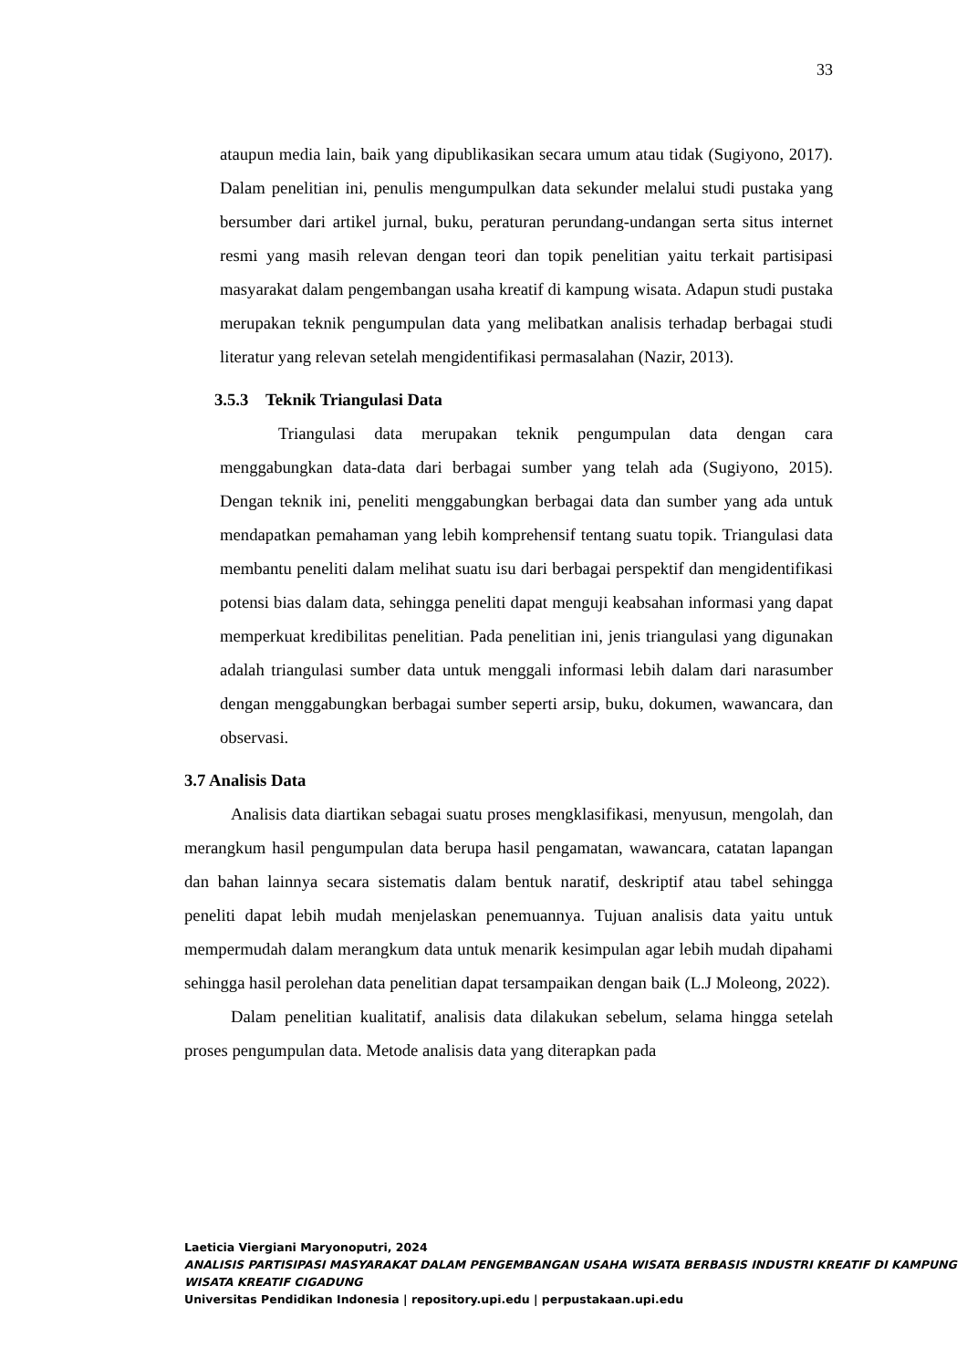33
ataupun media lain, baik yang dipublikasikan secara umum atau tidak (Sugiyono, 2017). Dalam penelitian ini, penulis mengumpulkan data sekunder melalui studi pustaka yang bersumber dari artikel jurnal, buku, peraturan perundang-undangan serta situs internet resmi yang masih relevan dengan teori dan topik penelitian yaitu terkait partisipasi masyarakat dalam pengembangan usaha kreatif di kampung wisata. Adapun studi pustaka merupakan teknik pengumpulan data yang melibatkan analisis terhadap berbagai studi literatur yang relevan setelah mengidentifikasi permasalahan (Nazir, 2013).
3.5.3 Teknik Triangulasi Data
Triangulasi data merupakan teknik pengumpulan data dengan cara menggabungkan data-data dari berbagai sumber yang telah ada (Sugiyono, 2015). Dengan teknik ini, peneliti menggabungkan berbagai data dan sumber yang ada untuk mendapatkan pemahaman yang lebih komprehensif tentang suatu topik. Triangulasi data membantu peneliti dalam melihat suatu isu dari berbagai perspektif dan mengidentifikasi potensi bias dalam data, sehingga peneliti dapat menguji keabsahan informasi yang dapat memperkuat kredibilitas penelitian. Pada penelitian ini, jenis triangulasi yang digunakan adalah triangulasi sumber data untuk menggali informasi lebih dalam dari narasumber dengan menggabungkan berbagai sumber seperti arsip, buku, dokumen, wawancara, dan observasi.
3.7 Analisis Data
Analisis data diartikan sebagai suatu proses mengklasifikasi, menyusun, mengolah, dan merangkum hasil pengumpulan data berupa hasil pengamatan, wawancara, catatan lapangan dan bahan lainnya secara sistematis dalam bentuk naratif, deskriptif atau tabel sehingga peneliti dapat lebih mudah menjelaskan penemuannya. Tujuan analisis data yaitu untuk mempermudah dalam merangkum data untuk menarik kesimpulan agar lebih mudah dipahami sehingga hasil perolehan data penelitian dapat tersampaikan dengan baik (L.J Moleong, 2022).
Dalam penelitian kualitatif, analisis data dilakukan sebelum, selama hingga setelah proses pengumpulan data. Metode analisis data yang diterapkan pada
Laeticia Viergiani Maryonoputri, 2024
ANALISIS PARTISIPASI MASYARAKAT DALAM PENGEMBANGAN USAHA WISATA BERBASIS INDUSTRI KREATIF DI KAMPUNG WISATA KREATIF CIGADUNG
Universitas Pendidikan Indonesia | repository.upi.edu | perpustakaan.upi.edu